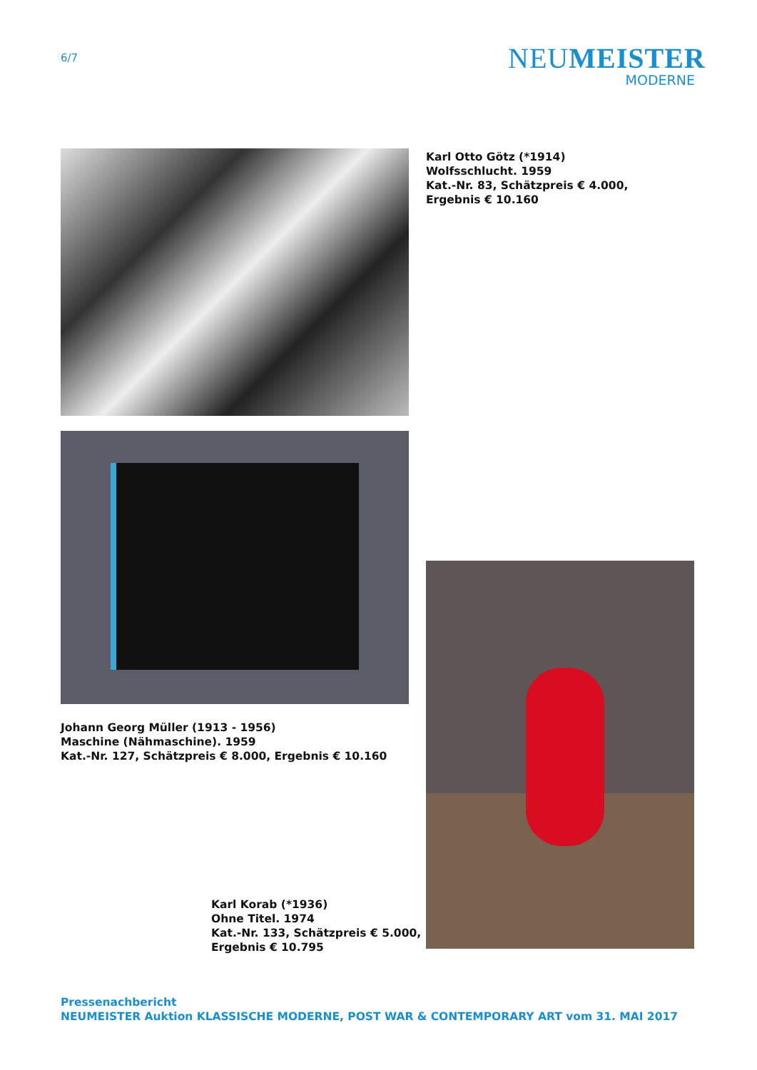6/7
NEUMEISTER
MODERNE
Karl Otto Götz (*1914)
Wolfsschlucht. 1959
Kat.-Nr. 83, Schätzpreis € 4.000,
Ergebnis € 10.160
Johann Georg Müller (1913 - 1956)
Maschine (Nähmaschine). 1959
Kat.-Nr. 127, Schätzpreis € 8.000, Ergebnis € 10.160
Karl Korab (*1936)
Ohne Titel. 1974
Kat.-Nr. 133, Schätzpreis € 5.000,
Ergebnis € 10.795
Pressenachbericht
NEUMEISTER Auktion KLASSISCHE MODERNE, POST WAR & CONTEMPORARY ART vom 31. MAI 2017